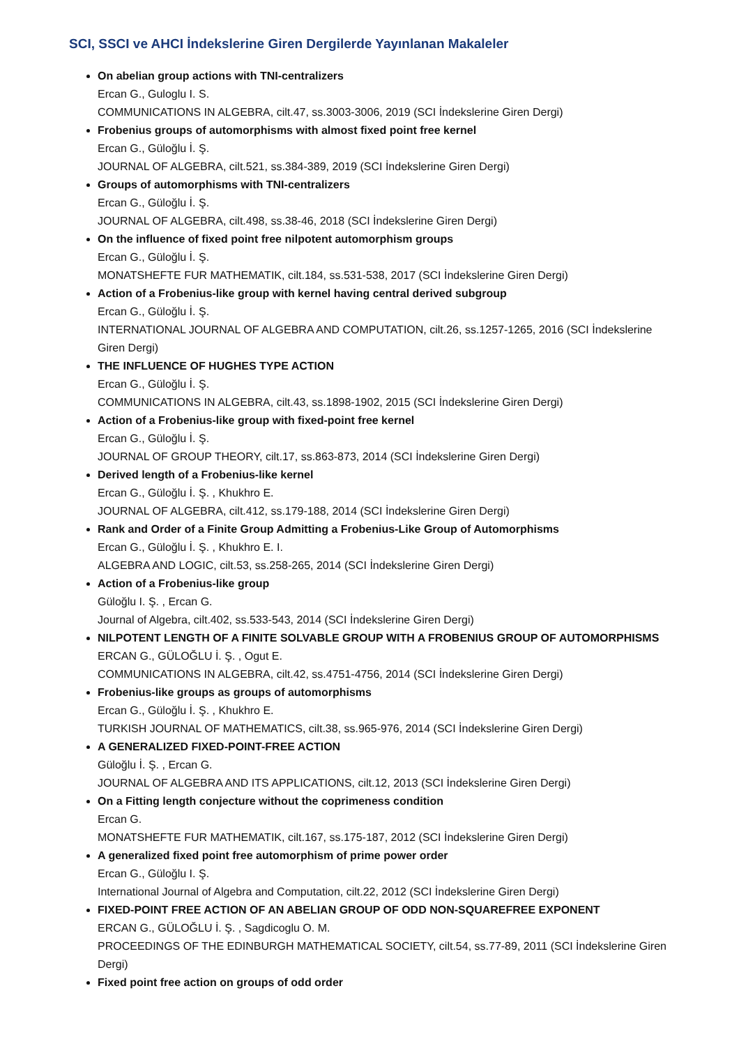SCI, SSCI ve AHCI İndekslerine Giren Dergilerde Yayınlanan Makaleler
On abelian group actions with TNI-centralizers
Ercan G., Guloglu I. S.
COMMUNICATIONS IN ALGEBRA, cilt.47, ss.3003-3006, 2019 (SCI İndekslerine Giren Dergi)
Frobenius groups of automorphisms with almost fixed point free kernel
Ercan G., Güloğlu İ. Ş.
JOURNAL OF ALGEBRA, cilt.521, ss.384-389, 2019 (SCI İndekslerine Giren Dergi)
Groups of automorphisms with TNI-centralizers
Ercan G., Güloğlu İ. Ş.
JOURNAL OF ALGEBRA, cilt.498, ss.38-46, 2018 (SCI İndekslerine Giren Dergi)
On the influence of fixed point free nilpotent automorphism groups
Ercan G., Güloğlu İ. Ş.
MONATSHEFTE FUR MATHEMATIK, cilt.184, ss.531-538, 2017 (SCI İndekslerine Giren Dergi)
Action of a Frobenius-like group with kernel having central derived subgroup
Ercan G., Güloğlu İ. Ş.
INTERNATIONAL JOURNAL OF ALGEBRA AND COMPUTATION, cilt.26, ss.1257-1265, 2016 (SCI İndekslerine Giren Dergi)
THE INFLUENCE OF HUGHES TYPE ACTION
Ercan G., Güloğlu İ. Ş.
COMMUNICATIONS IN ALGEBRA, cilt.43, ss.1898-1902, 2015 (SCI İndekslerine Giren Dergi)
Action of a Frobenius-like group with fixed-point free kernel
Ercan G., Güloğlu İ. Ş.
JOURNAL OF GROUP THEORY, cilt.17, ss.863-873, 2014 (SCI İndekslerine Giren Dergi)
Derived length of a Frobenius-like kernel
Ercan G., Güloğlu İ. Ş. , Khukhro E.
JOURNAL OF ALGEBRA, cilt.412, ss.179-188, 2014 (SCI İndekslerine Giren Dergi)
Rank and Order of a Finite Group Admitting a Frobenius-Like Group of Automorphisms
Ercan G., Güloğlu İ. Ş. , Khukhro E. I.
ALGEBRA AND LOGIC, cilt.53, ss.258-265, 2014 (SCI İndekslerine Giren Dergi)
Action of a Frobenius-like group
Güloğlu I. Ş. , Ercan G.
Journal of Algebra, cilt.402, ss.533-543, 2014 (SCI İndekslerine Giren Dergi)
NILPOTENT LENGTH OF A FINITE SOLVABLE GROUP WITH A FROBENIUS GROUP OF AUTOMORPHISMS
ERCAN G., GÜLOĞLU İ. Ş. , Ogut E.
COMMUNICATIONS IN ALGEBRA, cilt.42, ss.4751-4756, 2014 (SCI İndekslerine Giren Dergi)
Frobenius-like groups as groups of automorphisms
Ercan G., Güloğlu İ. Ş. , Khukhro E.
TURKISH JOURNAL OF MATHEMATICS, cilt.38, ss.965-976, 2014 (SCI İndekslerine Giren Dergi)
A GENERALIZED FIXED-POINT-FREE ACTION
Güloğlu İ. Ş. , Ercan G.
JOURNAL OF ALGEBRA AND ITS APPLICATIONS, cilt.12, 2013 (SCI İndekslerine Giren Dergi)
On a Fitting length conjecture without the coprimeness condition
Ercan G.
MONATSHEFTE FUR MATHEMATIK, cilt.167, ss.175-187, 2012 (SCI İndekslerine Giren Dergi)
A generalized fixed point free automorphism of prime power order
Ercan G., Güloğlu I. Ş.
International Journal of Algebra and Computation, cilt.22, 2012 (SCI İndekslerine Giren Dergi)
FIXED-POINT FREE ACTION OF AN ABELIAN GROUP OF ODD NON-SQUAREFREE EXPONENT
ERCAN G., GÜLOĞLU İ. Ş. , Sagdicoglu O. M.
PROCEEDINGS OF THE EDINBURGH MATHEMATICAL SOCIETY, cilt.54, ss.77-89, 2011 (SCI İndekslerine Giren Dergi)
Fixed point free action on groups of odd order